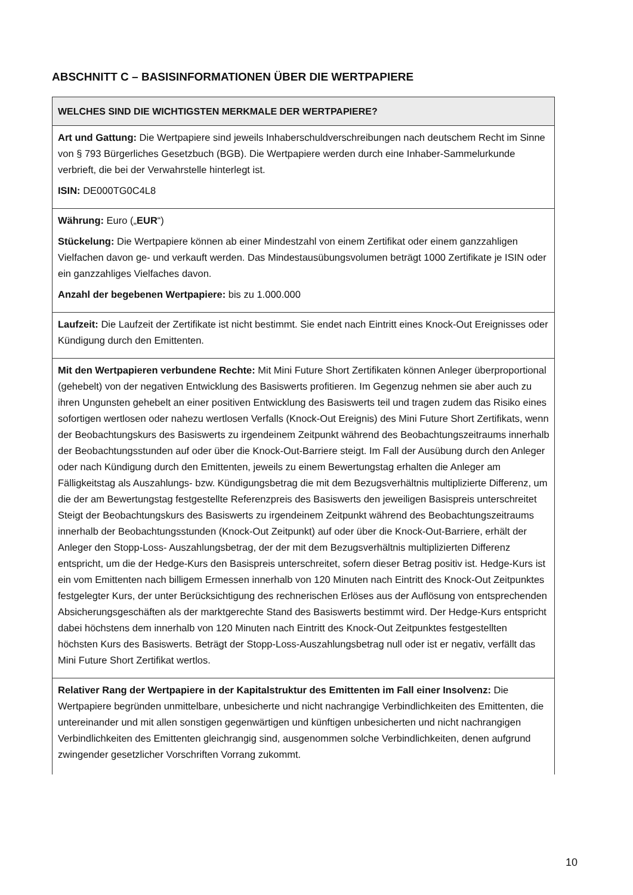ABSCHNITT C – BASISINFORMATIONEN ÜBER DIE WERTPAPIERE
| WELCHES SIND DIE WICHTIGSTEN MERKMALE DER WERTPAPIERE? |
| --- |
| Art und Gattung: Die Wertpapiere sind jeweils Inhaberschuldverschreibungen nach deutschem Recht im Sinne von § 793 Bürgerliches Gesetzbuch (BGB). Die Wertpapiere werden durch eine Inhaber-Sammelurkunde verbrieft, die bei der Verwahrstelle hinterlegt ist. ISIN: DE000TG0C4L8 |
| Währung: Euro („ EUR “) Stückelung: Die Wertpapiere können ab einer Mindestzahl von einem Zertifikat oder einem ganzzahligen Vielfachen davon ge- und verkauft werden. Das Mindestausübungsvolumen beträgt 1000 Zertifikate je ISIN oder ein ganzzahliges Vielfaches davon. Anzahl der begebenen Wertpapiere: bis zu 1.000.000 |
| Laufzeit: Die Laufzeit der Zertifikate ist nicht bestimmt. Sie endet nach Eintritt eines Knock-Out Ereignisses oder Kündigung durch den Emittenten. |
| Mit den Wertpapieren verbundene Rechte: Mit Mini Future Short Zertifikaten können Anleger überproportional (gehebelt) von der negativen Entwicklung des Basiswerts profitieren. Im Gegenzug nehmen sie aber auch zu ihren Ungunsten gehebelt an einer positiven Entwicklung des Basiswerts teil und tragen zudem das Risiko eines sofortigen wertlosen oder nahezu wertlosen Verfalls (Knock-Out Ereignis) des Mini Future Short Zertifikats, wenn der Beobachtungskurs des Basiswerts zu irgendeinem Zeitpunkt während des Beobachtungszeitraums innerhalb der Beobachtungsstunden auf oder über die Knock-Out-Barriere steigt. Im Fall der Ausübung durch den Anleger oder nach Kündigung durch den Emittenten, jeweils zu einem Bewertungstag erhalten die Anleger am Fälligkeitstag als Auszahlungs- bzw. Kündigungsbetrag die mit dem Bezugsverhältnis multiplizierte Differenz, um die der am Bewertungstag festgestellte Referenzpreis des Basiswerts den jeweiligen Basispreis unterschreitet Steigt der Beobachtungskurs des Basiswerts zu irgendeinem Zeitpunkt während des Beobachtungszeitraums innerhalb der Beobachtungsstunden (Knock-Out Zeitpunkt) auf oder über die Knock-Out-Barriere, erhält der Anleger den Stopp-Loss- Auszahlungsbetrag, der der mit dem Bezugsverhältnis multiplizierten Differenz entspricht, um die der Hedge-Kurs den Basispreis unterschreitet, sofern dieser Betrag positiv ist. Hedge-Kurs ist ein vom Emittenten nach billigem Ermessen innerhalb von 120 Minuten nach Eintritt des Knock-Out Zeitpunktes festgelegter Kurs, der unter Berücksichtigung des rechnerischen Erlöses aus der Auflösung von entsprechenden Absicherungsgeschäften als der marktgerechte Stand des Basiswerts bestimmt wird. Der Hedge-Kurs entspricht dabei höchstens dem innerhalb von 120 Minuten nach Eintritt des Knock-Out Zeitpunktes festgestellten höchsten Kurs des Basiswerts. Beträgt der Stopp-Loss-Auszahlungsbetrag null oder ist er negativ, verfällt das Mini Future Short Zertifikat wertlos. |
| Relativer Rang der Wertpapiere in der Kapitalstruktur des Emittenten im Fall einer Insolvenz: Die Wertpapiere begründen unmittelbare, unbesicherte und nicht nachrangige Verbindlichkeiten des Emittenten, die untereinander und mit allen sonstigen gegenwärtigen und künftigen unbesicherten und nicht nachrangigen Verbindlichkeiten des Emittenten gleichrangig sind, ausgenommen solche Verbindlichkeiten, denen aufgrund zwingender gesetzlicher Vorschriften Vorrang zukommt. |
10